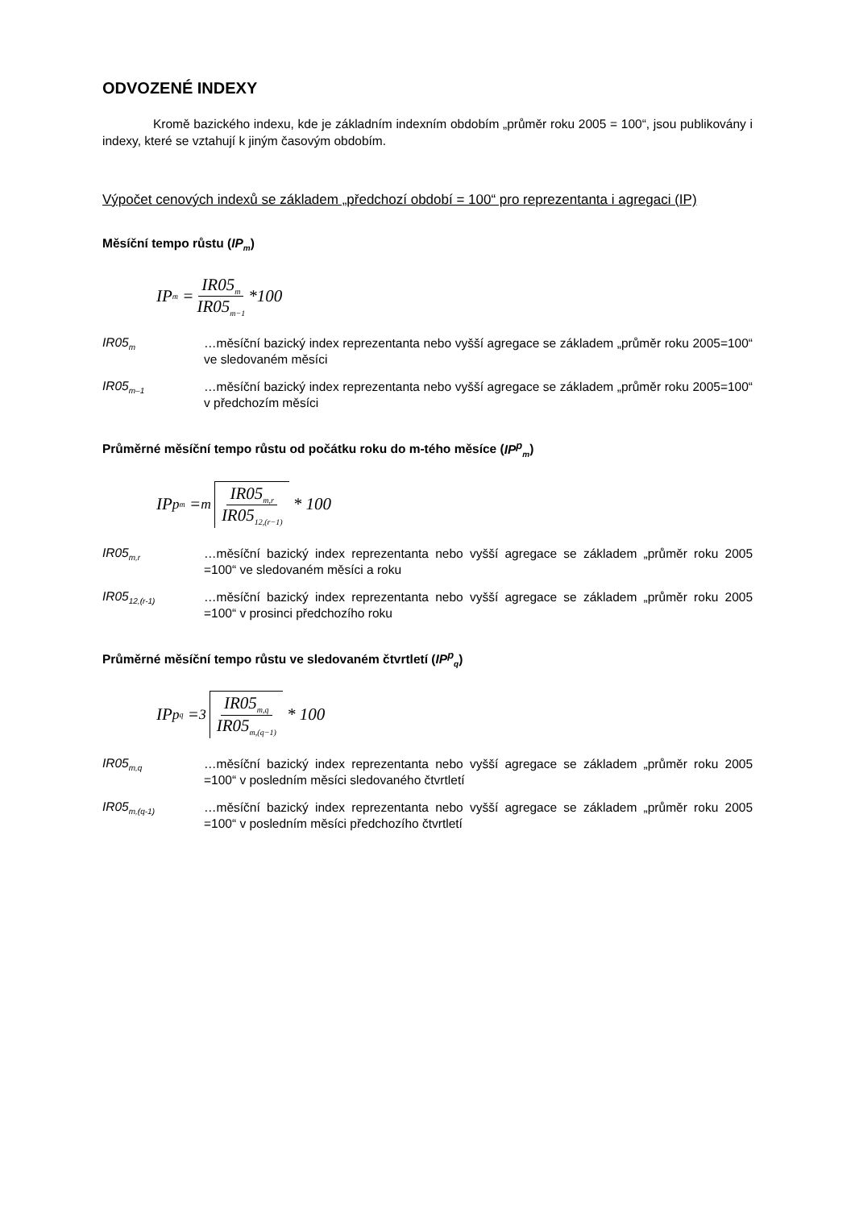ODVOZENÉ INDEXY
Kromě bazického indexu, kde je základním indexním obdobím „průměr roku 2005 = 100“, jsou publikovány i indexy, které se vztahují k jiným časovým obdobím.
Výpočet cenových indexů se základem „předchozí období = 100“ pro reprezentanta i agregaci (IP)
Měsíční tempo růstu (IP<sub>m</sub>)
IP<sub>m</sub> = IR05<sub>m</sub> IR05<sub>m−1</sub> *100
IR05<sub>m</sub> …měsíční bazický index reprezentanta nebo vyšší agregace se základem „průměr roku 2005=100“ ve sledovaném měsíci
IR05<sub>m–1</sub> …měsíční bazický index reprezentanta nebo vyšší agregace se základem „průměr roku 2005=100“ v předchozím měsíci
Průměrné měsíční tempo růstu od počátku roku do m-tého měsíce (IP<sup>p</sup><sub>m</sub>)
IP<sup>p</sup><sub>m</sub> = <sup>m</sup> IR05<sub>m,r</sub> IR05<sub>12,(r−1)</sub> * 100
IR05<sub>m,r</sub> …měsíční bazický index reprezentanta nebo vyšší agregace se základem „průměr roku 2005 =100“ ve sledovaném měsíci a roku
IR05<sub>12,(r-1)</sub> …měsíční bazický index reprezentanta nebo vyšší agregace se základem „průměr roku 2005 =100“ v prosinci předchozího roku
Průměrné měsíční tempo růstu ve sledovaném čtvrtletí (IP<sup>p</sup><sub>q</sub>)
IP<sup>p</sup><sub>q</sub> = <sup>3</sup> IR05<sub>m,q</sub> IR05<sub>m,(q−1)</sub> * 100
IR05<sub>m,q</sub> …měsíční bazický index reprezentanta nebo vyšší agregace se základem „průměr roku 2005 =100“ v posledním měsíci sledovaného čtvrtletí
IR05<sub>m,(q-1)</sub> …měsíční bazický index reprezentanta nebo vyšší agregace se základem „průměr roku 2005 =100“ v posledním měsíci předchozího čtvrtletí